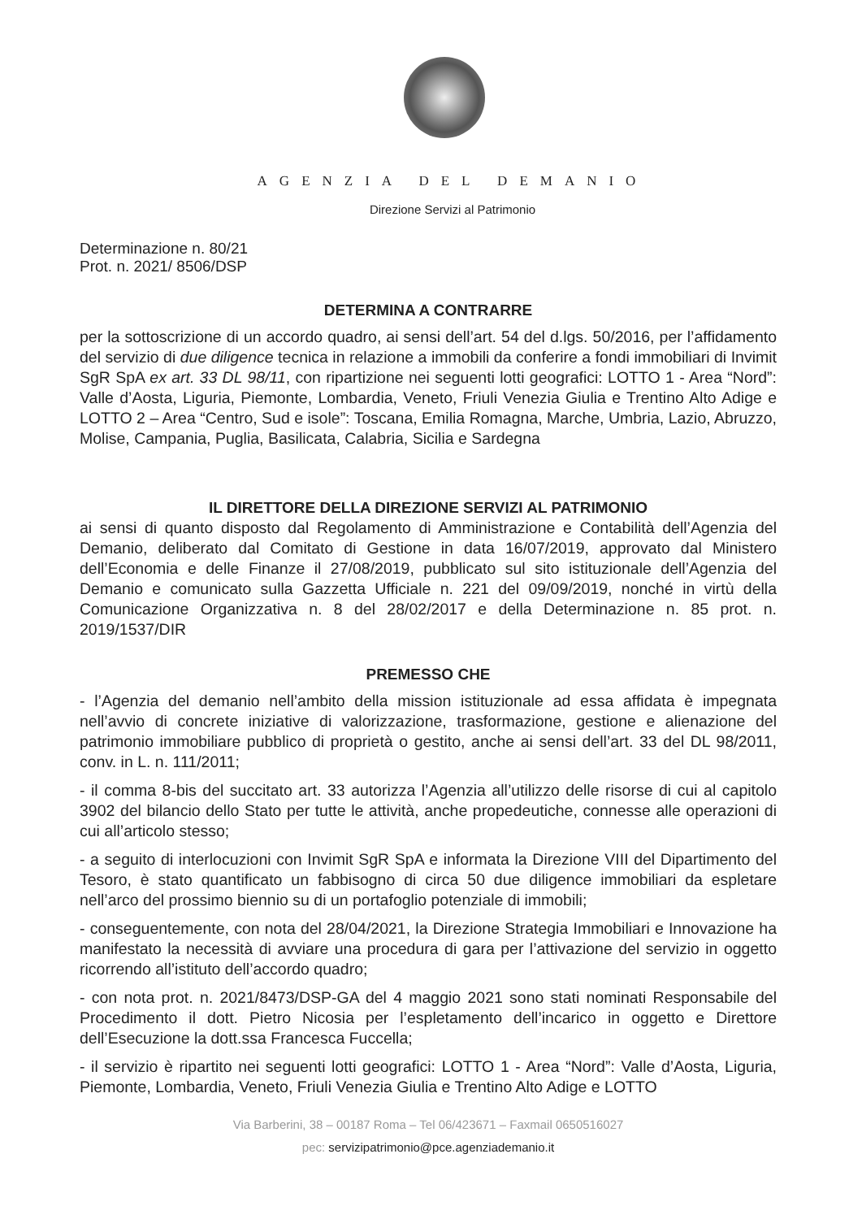AGENZIA DEL DEMANIO
Direzione Servizi al Patrimonio
Determinazione n. 80/21
Prot. n. 2021/ 8506/DSP
DETERMINA A CONTRARRE
per la sottoscrizione di un accordo quadro, ai sensi dell’art. 54 del d.lgs. 50/2016, per l’affidamento del servizio di due diligence tecnica in relazione a immobili da conferire a fondi immobiliari di Invimit SgR SpA ex art. 33 DL 98/11, con ripartizione nei seguenti lotti geografici: LOTTO 1 - Area “Nord”: Valle d’Aosta, Liguria, Piemonte, Lombardia, Veneto, Friuli Venezia Giulia e Trentino Alto Adige e LOTTO 2 – Area “Centro, Sud e isole”: Toscana, Emilia Romagna, Marche, Umbria, Lazio, Abruzzo, Molise, Campania, Puglia, Basilicata, Calabria, Sicilia e Sardegna
IL DIRETTORE DELLA DIREZIONE SERVIZI AL PATRIMONIO
ai sensi di quanto disposto dal Regolamento di Amministrazione e Contabilità dell’Agenzia del Demanio, deliberato dal Comitato di Gestione in data 16/07/2019, approvato dal Ministero dell’Economia e delle Finanze il 27/08/2019, pubblicato sul sito istituzionale dell’Agenzia del Demanio e comunicato sulla Gazzetta Ufficiale n. 221 del 09/09/2019, nonché in virtù della Comunicazione Organizzativa n. 8 del 28/02/2017 e della Determinazione n. 85 prot. n. 2019/1537/DIR
PREMESSO CHE
- l’Agenzia del demanio nell’ambito della mission istituzionale ad essa affidata è impegnata nell’avvio di concrete iniziative di valorizzazione, trasformazione, gestione e alienazione del patrimonio immobiliare pubblico di proprietà o gestito, anche ai sensi dell’art. 33 del DL 98/2011, conv. in L. n. 111/2011;
- il comma 8-bis del succitato art. 33 autorizza l’Agenzia all’utilizzo delle risorse di cui al capitolo 3902 del bilancio dello Stato per tutte le attività, anche propedeutiche, connesse alle operazioni di cui all’articolo stesso;
- a seguito di interlocuzioni con Invimit SgR SpA e informata la Direzione VIII del Dipartimento del Tesoro, è stato quantificato un fabbisogno di circa 50 due diligence immobiliari da espletare nell’arco del prossimo biennio su di un portafoglio potenziale di immobili;
- conseguentemente, con nota del 28/04/2021, la Direzione Strategia Immobiliari e Innovazione ha manifestato la necessità di avviare una procedura di gara per l’attivazione del servizio in oggetto ricorrendo all’istituto dell’accordo quadro;
- con nota prot. n. 2021/8473/DSP-GA del 4 maggio 2021 sono stati nominati Responsabile del Procedimento il dott. Pietro Nicosia per l’espletamento dell’incarico in oggetto e Direttore dell’Esecuzione la dott.ssa Francesca Fuccella;
- il servizio è ripartito nei seguenti lotti geografici: LOTTO 1 - Area “Nord”: Valle d’Aosta, Liguria, Piemonte, Lombardia, Veneto, Friuli Venezia Giulia e Trentino Alto Adige e LOTTO
Via Barberini, 38 – 00187 Roma – Tel 06/423671 – Faxmail 0650516027
pec: servizipatrimonio@pce.agenziademanio.it